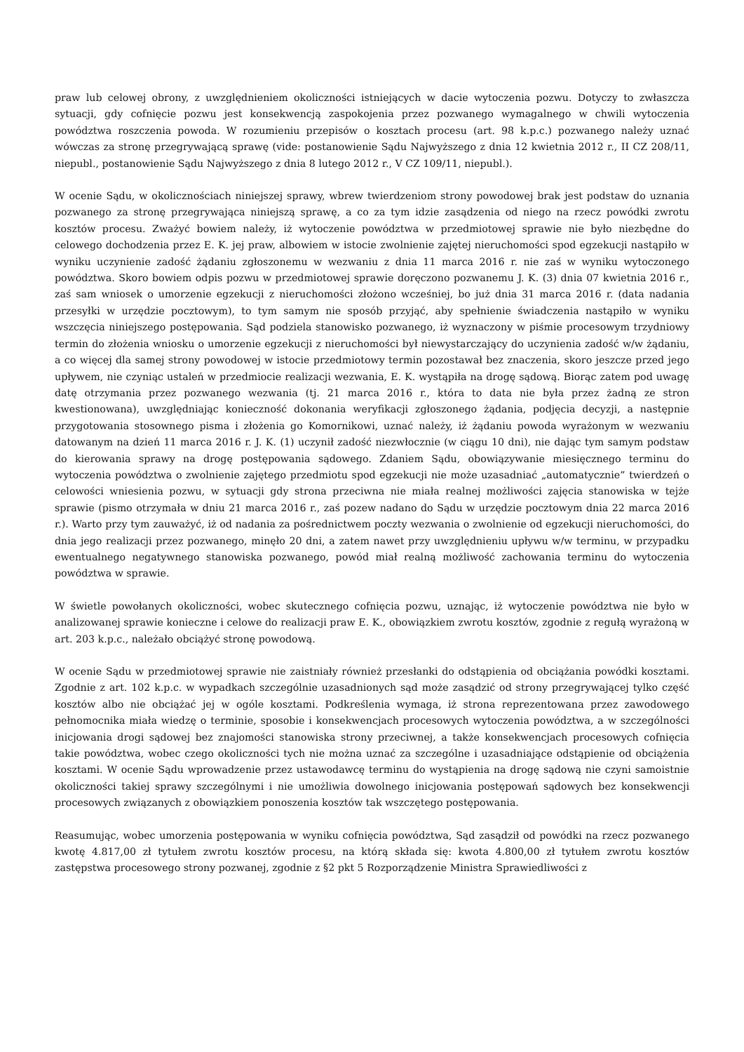praw lub celowej obrony, z uwzględnieniem okoliczności istniejących w dacie wytoczenia pozwu. Dotyczy to zwłaszcza sytuacji, gdy cofnięcie pozwu jest konsekwencją zaspokojenia przez pozwanego wymagalnego w chwili wytoczenia powództwa roszczenia powoda. W rozumieniu przepisów o kosztach procesu (art. 98 k.p.c.) pozwanego należy uznać wówczas za stronę przegrywającą sprawę (vide: postanowienie Sądu Najwyższego z dnia 12 kwietnia 2012 r., II CZ 208/11, niepubl., postanowienie Sądu Najwyższego z dnia 8 lutego 2012 r., V CZ 109/11, niepubl.).
W ocenie Sądu, w okolicznościach niniejszej sprawy, wbrew twierdzeniom strony powodowej brak jest podstaw do uznania pozwanego za stronę przegrywająca niniejszą sprawę, a co za tym idzie zasądzenia od niego na rzecz powódki zwrotu kosztów procesu. Zważyć bowiem należy, iż wytoczenie powództwa w przedmiotowej sprawie nie było niezbędne do celowego dochodzenia przez E. K. jej praw, albowiem w istocie zwolnienie zajętej nieruchomości spod egzekucji nastąpiło w wyniku uczynienie zadość żądaniu zgłoszonemu w wezwaniu z dnia 11 marca 2016 r. nie zaś w wyniku wytoczonego powództwa. Skoro bowiem odpis pozwu w przedmiotowej sprawie doręczono pozwanemu J. K. (3) dnia 07 kwietnia 2016 r., zaś sam wniosek o umorzenie egzekucji z nieruchomości złożono wcześniej, bo już dnia 31 marca 2016 r. (data nadania przesyłki w urzędzie pocztowym), to tym samym nie sposób przyjąć, aby spełnienie świadczenia nastąpiło w wyniku wszczęcia niniejszego postępowania. Sąd podziela stanowisko pozwanego, iż wyznaczony w piśmie procesowym trzydniowy termin do złożenia wniosku o umorzenie egzekucji z nieruchomości był niewystarczający do uczynienia zadość w/w żądaniu, a co więcej dla samej strony powodowej w istocie przedmiotowy termin pozostawał bez znaczenia, skoro jeszcze przed jego upływem, nie czyniąc ustaleń w przedmiocie realizacji wezwania, E. K. wystąpiła na drogę sądową. Biorąc zatem pod uwagę datę otrzymania przez pozwanego wezwania (tj. 21 marca 2016 r., która to data nie była przez żadną ze stron kwestionowana), uwzględniając konieczność dokonania weryfikacji zgłoszonego żądania, podjęcia decyzji, a następnie przygotowania stosownego pisma i złożenia go Komornikowi, uznać należy, iż żądaniu powoda wyrażonym w wezwaniu datowanym na dzień 11 marca 2016 r. J. K. (1) uczynił zadość niezwłocznie (w ciągu 10 dni), nie dając tym samym podstaw do kierowania sprawy na drogę postępowania sądowego. Zdaniem Sądu, obowiązywanie miesięcznego terminu do wytoczenia powództwa o zwolnienie zajętego przedmiotu spod egzekucji nie może uzasadniać „automatycznie” twierdzeń o celowości wniesienia pozwu, w sytuacji gdy strona przeciwna nie miała realnej możliwości zajęcia stanowiska w tejże sprawie (pismo otrzymała w dniu 21 marca 2016 r., zaś pozew nadano do Sądu w urzędzie pocztowym dnia 22 marca 2016 r.). Warto przy tym zauważyć, iż od nadania za pośrednictwem poczty wezwania o zwolnienie od egzekucji nieruchomości, do dnia jego realizacji przez pozwanego, minęło 20 dni, a zatem nawet przy uwzględnieniu upływu w/w terminu, w przypadku ewentualnego negatywnego stanowiska pozwanego, powód miał realną możliwość zachowania terminu do wytoczenia powództwa w sprawie.
W świetle powołanych okoliczności, wobec skutecznego cofnięcia pozwu, uznając, iż wytoczenie powództwa nie było w analizowanej sprawie konieczne i celowe do realizacji praw E. K., obowiązkiem zwrotu kosztów, zgodnie z regułą wyrażoną w art. 203 k.p.c., należało obciążyć stronę powodową.
W ocenie Sądu w przedmiotowej sprawie nie zaistniały również przesłanki do odstąpienia od obciążania powódki kosztami. Zgodnie z art. 102 k.p.c. w wypadkach szczególnie uzasadnionych sąd może zasądzić od strony przegrywającej tylko część kosztów albo nie obciążać jej w ogóle kosztami. Podkreślenia wymaga, iż strona reprezentowana przez zawodowego pełnomocnika miała wiedzę o terminie, sposobie i konsekwencjach procesowych wytoczenia powództwa, a w szczególności inicjowania drogi sądowej bez znajomości stanowiska strony przeciwnej, a także konsekwencjach procesowych cofnięcia takie powództwa, wobec czego okoliczności tych nie można uznać za szczególne i uzasadniające odstąpienie od obciążenia kosztami. W ocenie Sądu wprowadzenie przez ustawodawcę terminu do wystąpienia na drogę sądową nie czyni samoistnie okoliczności takiej sprawy szczególnymi i nie umożliwia dowolnego inicjowania postępowań sądowych bez konsekwencji procesowych związanych z obowiązkiem ponoszenia kosztów tak wszczętego postępowania.
Reasumując, wobec umorzenia postępowania w wyniku cofnięcia powództwa, Sąd zasądził od powódki na rzecz pozwanego kwotę 4.817,00 zł tytułem zwrotu kosztów procesu, na którą składa się: kwota 4.800,00 zł tytułem zwrotu kosztów zastępstwa procesowego strony pozwanej, zgodnie z §2 pkt 5 Rozporządzenie Ministra Sprawiedliwości z